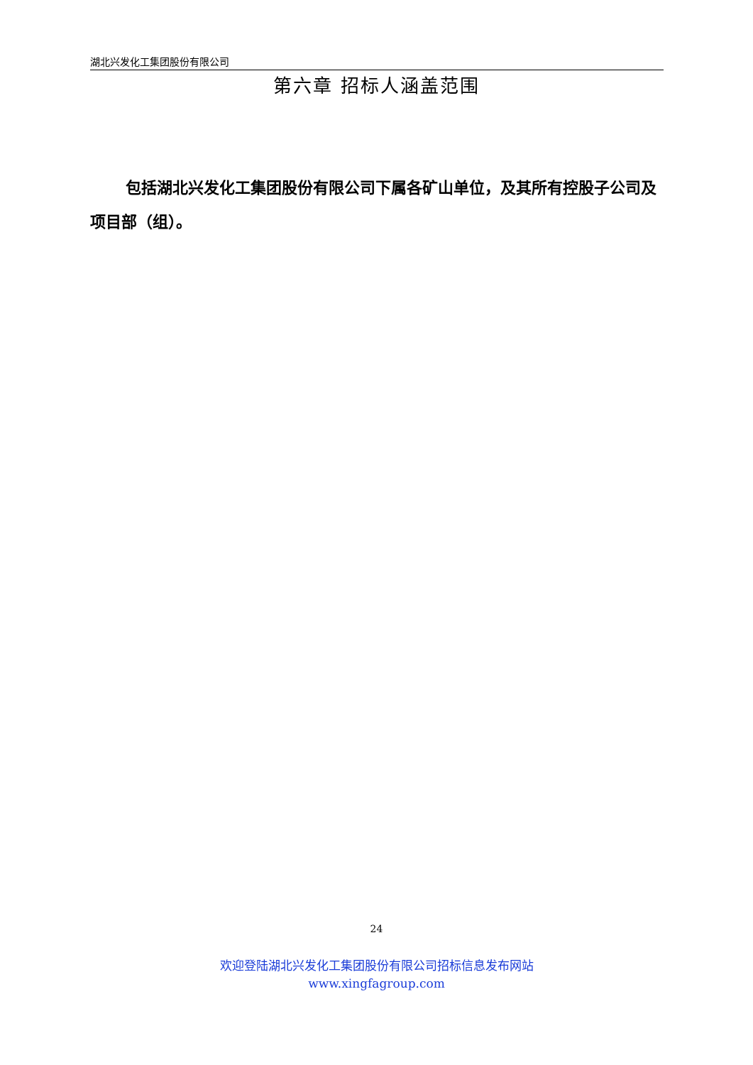湖北兴发化工集团股份有限公司
第六章 招标人涵盖范围
包括湖北兴发化工集团股份有限公司下属各矿山单位，及其所有控股子公司及项目部（组）。
24
欢迎登陆湖北兴发化工集团股份有限公司招标信息发布网站
www.xingfagroup.com